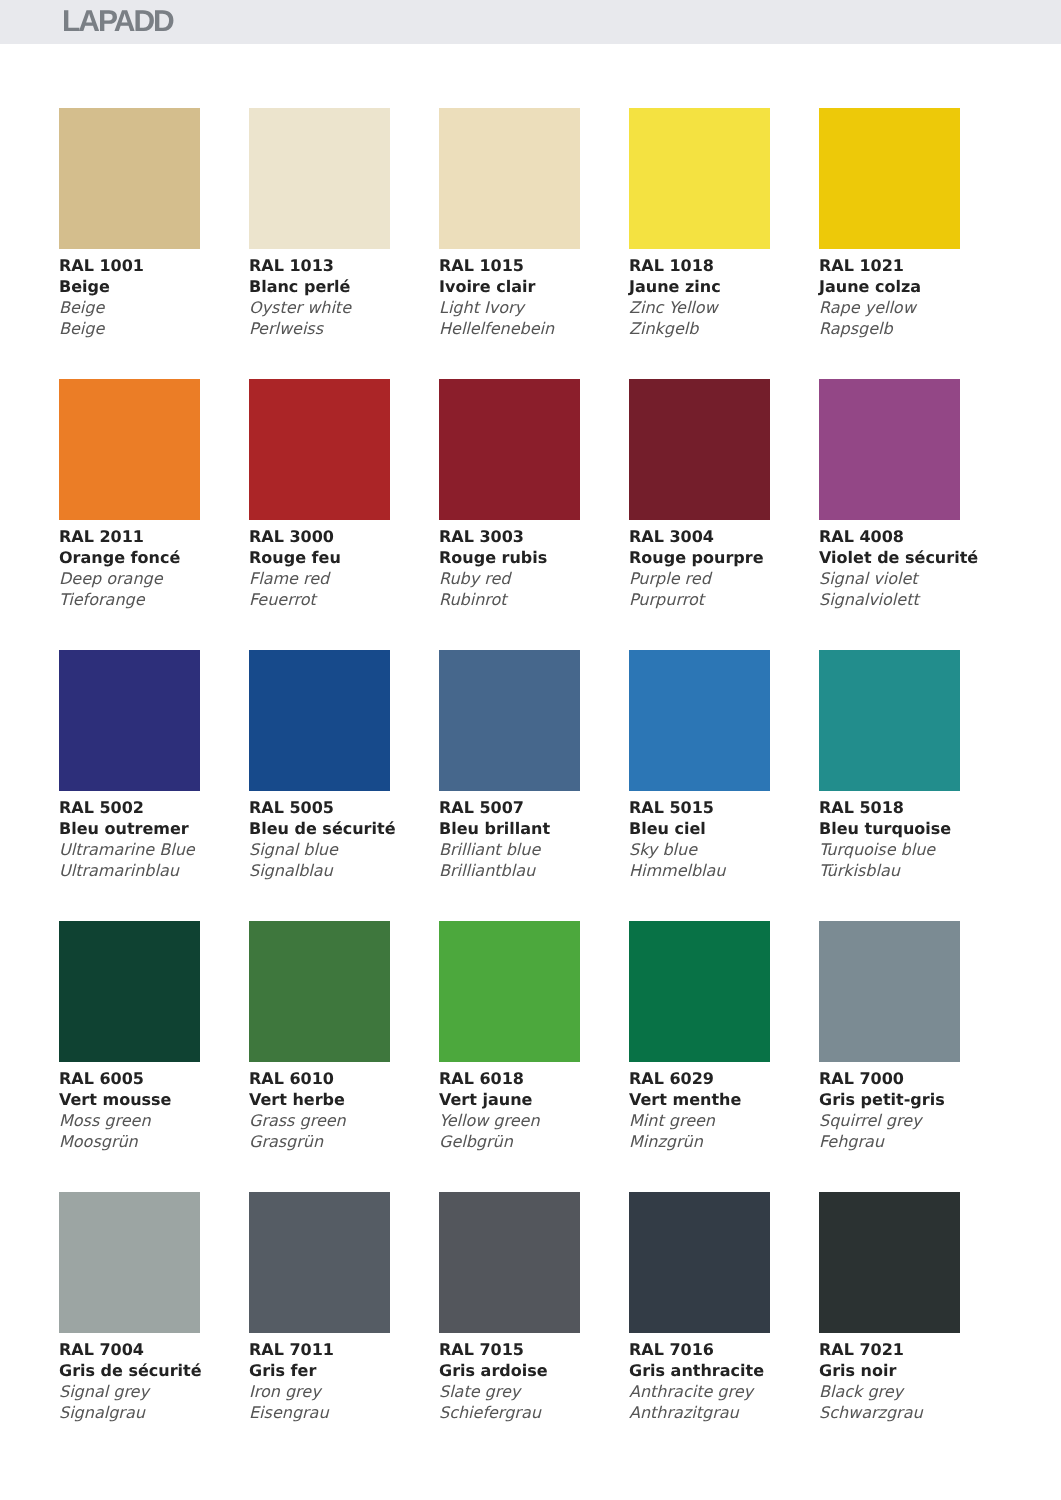LAPADD
RAL 1001
Beige
Beige
Beige
RAL 1013
Blanc perlé
Oyster white
Perlweiss
RAL 1015
Ivoire clair
Light Ivory
Hellelfenebein
RAL 1018
Jaune zinc
Zinc Yellow
Zinkgelb
RAL 1021
Jaune colza
Rape yellow
Rapsgelb
RAL 2011
Orange foncé
Deep orange
Tieforange
RAL 3000
Rouge feu
Flame red
Feuerrot
RAL 3003
Rouge rubis
Ruby red
Rubinrot
RAL 3004
Rouge pourpre
Purple red
Purpurrot
RAL 4008
Violet de sécurité
Signal violet
Signalviolett
RAL 5002
Bleu outremer
Ultramarine Blue
Ultramarinblau
RAL 5005
Bleu de sécurité
Signal blue
Signalblau
RAL 5007
Bleu brillant
Brilliant blue
Brilliantblau
RAL 5015
Bleu ciel
Sky blue
Himmelblau
RAL 5018
Bleu turquoise
Turquoise blue
Türkisblau
RAL 6005
Vert mousse
Moss green
Moosgrün
RAL 6010
Vert herbe
Grass green
Grasgrün
RAL 6018
Vert jaune
Yellow green
Gelbgrün
RAL 6029
Vert menthe
Mint green
Minzgrün
RAL 7000
Gris petit-gris
Squirrel grey
Fehgrau
RAL 7004
Gris de sécurité
Signal grey
Signalgrau
RAL 7011
Gris fer
Iron grey
Eisengrau
RAL 7015
Gris ardoise
Slate grey
Schiefergrau
RAL 7016
Gris anthracite
Anthracite grey
Anthrazitgrau
RAL 7021
Gris noir
Black grey
Schwarzgrau